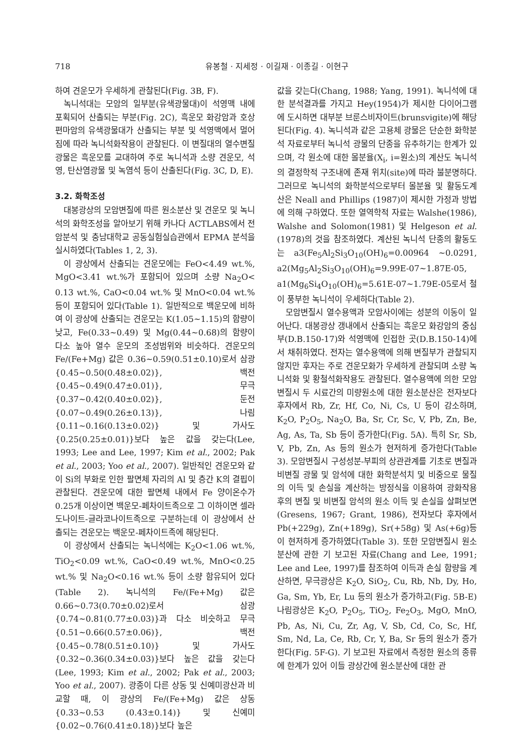718 유봉철 · 지세정 · 이길재 · 이종길 · 이현구
하여 견운모가 우세하게 관찰된다(Fig. 3B, F).
녹니석대는 모암의 일부분(유색광물대)이 석영맥 내에 포획되어 산출되는 부분(Fig. 2C), 흑운모 화강암과 호상편마암의 유색광물대가 산출되는 부분 및 석영맥에서 멀어짐에 따라 녹니석화작용이 관찰된다. 이 변질대의 열수변질광물은 흑운모를 교대하여 주로 녹니석과 소량 견운모, 석영, 탄산염광물 및 녹염석 등이 산출된다(Fig. 3C, D, E).
3.2. 화학조성
대봉광상의 모암변질에 따른 원소분산 및 견운모 및 녹니석의 화학조성을 알아보기 위해 카나다 ACTLABS에서 전암분석 및 충남대학교 공동실험실습관에서 EPMA 분석을 실시하였다(Tables 1, 2, 3).
이 광상에서 산출되는 견운모에는 FeO<4.49 wt.%, MgO<3.41 wt.%가 포함되어 있으며 소량 Na<sub>2</sub>O< 0.13 wt.%, CaO<0.04 wt.% 및 MnO<0.04 wt.% 등이 포함되어 있다(Table 1). 일반적으로 백운모에 비하여 이 광상에 산출되는 견운모는 K(1.05~1.15)의 함량이 낮고, Fe(0.33~0.49) 및 Mg(0.44~0.68)의 함량이 다소 높아 열수 운모의 조성범위와 비슷하다. 견운모의 Fe/(Fe+Mg) 값은 0.36~0.59(0.51±0.10)로서 삼광{0.45~0.50(0.48±0.02)}, 백전{0.45~0.49(0.47±0.01)}, 무극{0.37~0.42(0.40±0.02)}, 둔전{0.07~0.49(0.26±0.13)}, 나림{0.11~0.16(0.13±0.02)} 및 가사도{0.25(0.25±0.01)}보다 높은 값을 갖는다(Lee, 1993; Lee and Lee, 1997; Kim et al., 2002; Pak et al., 2003; Yoo et al., 2007). 일반적인 견운모와 같이 Si의 부화로 인한 팔면체 자리의 Al 및 층간 K의 결핍이 관찰된다. 견운모에 대한 팔면체 내에서 Fe 양이온수가 0.25개 이상이면 백운모-페차이트족으로 그 이하이면 셀라도나이트-글라코나이트족으로 구분하는데 이 광상에서 산출되는 견운모는 백운모-페차이트족에 해당된다.
이 광상에서 산출되는 녹니석에는 K<sub>2</sub>O<1.06 wt.%, TiO<sub>2</sub><0.09 wt.%, CaO<0.49 wt.%, MnO<0.25 wt.% 및 Na<sub>2</sub>O<0.16 wt.% 등이 소량 함유되어 있다(Table 2). 녹니석의 Fe/(Fe+Mg) 값은 0.66~0.73(0.70±0.02)로서 삼광{0.74~0.81(0.77±0.03)}과 다소 비슷하고 무극{0.51~0.66(0.57±0.06)}, 백전{0.45~0.78(0.51±0.10)} 및 가사도{0.32~0.36(0.34±0.03)}보다 높은 값을 갖는다(Lee, 1993; Kim et al., 2002; Pak et al., 2003; Yoo et al., 2007). 광종이 다른 상동 및 신예미광산과 비교할 때, 이 광상의 Fe/(Fe+Mg) 값은 상동{0.33~0.53 (0.43±0.14)} 및 신예미{0.02~0.76(0.41±0.18)}보다 높은
값을 갖는다(Chang, 1988; Yang, 1991). 녹니석에 대한 분석결과를 가지고 Hey(1954)가 제시한 다이어그램에 도시하면 대부분 브룬스비자이트(brunsvigite)에 해당된다(Fig. 4). 녹니석과 같은 고용체 광물은 단순한 화학분석 자료로부터 녹니석 광물의 단종을 유추하기는 한계가 있으며, 각 원소에 대한 몰분율(X<sub>i</sub>, i=원소)의 계산도 녹니석의 결정학적 구조내에 존재 위치(site)에 따라 불분명하다. 그러므로 녹니석의 화학분석으로부터 몰분율 및 활동도계산은 Neall and Phillips (1987)이 제시한 가정과 방법에 의해 구하였다. 또한 열역학적 자료는 Walshe(1986), Walshe and Solomon(1981) 및 Helgeson et al.(1978)의 것을 참조하였다. 계산된 녹니석 단종의 활동도는 a3(Fe<sub>5</sub>Al<sub>2</sub>Si<sub>3</sub>O<sub>10</sub>(OH)<sub>6</sub>=0.00964 ~0.0291, a2(Mg<sub>5</sub>Al<sub>2</sub>Si<sub>3</sub>O<sub>10</sub>(OH)<sub>6</sub>=9.99E-07~1.87E-05, a1(Mg<sub>6</sub>Si<sub>4</sub>O<sub>10</sub>(OH)<sub>6</sub>=5.61E-07~1.79E-05로서 철이 풍부한 녹니석이 우세하다(Table 2).
모암변질시 열수용액과 모암사이에는 성분의 이동이 일어난다. 대봉광상 갱내에서 산출되는 흑운모 화강암의 중심부(D.B.150-17)와 석영맥에 인접한 곳(D.B.150-14)에서 채취하였다. 전자는 열수용액에 의해 변질부가 관찰되지 않지만 후자는 주로 견운모화가 우세하게 관찰되며 소량 녹니석화 및 황철석화작용도 관찰된다. 열수용액에 의한 모암변질시 두 시료간의 미량원소에 대한 원소분산은 전자보다 후자에서 Rb, Zr, Hf, Co, Ni, Cs, U 등이 감소하며, K<sub>2</sub>O, P<sub>2</sub>O<sub>5</sub>, Na<sub>2</sub>O, Ba, Sr, Cr, Sc, V, Pb, Zn, Be, Ag, As, Ta, Sb 등이 증가한다(Fig. 5A). 특히 Sr, Sb, V, Pb, Zn, As 등의 원소가 현저하게 증가한다(Table 3). 모암변질시 구성성분-부피의 상관관계를 기초로 변질과 비변질 광물 및 암석에 대한 화학분석치 및 비중으로 물질의 이득 및 손실을 계산하는 방정식을 이용하여 광화작용 후의 변질 및 비변질 암석의 원소 이득 및 손실을 살펴보면(Gresens, 1967; Grant, 1986), 전자보다 후자에서 Pb(+229g), Zn(+189g), Sr(+58g) 및 As(+6g)등이 현저하게 증가하였다(Table 3). 또한 모암변질시 원소분산에 관한 기 보고된 자료(Chang and Lee, 1991; Lee and Lee, 1997)를 참조하여 이득과 손실 함량을 계산하면, 무극광상은 K<sub>2</sub>O, SiO<sub>2</sub>, Cu, Rb, Nb, Dy, Ho, Ga, Sm, Yb, Er, Lu 등의 원소가 증가하고(Fig. 5B-E) 나림광상은 K<sub>2</sub>O, P<sub>2</sub>O<sub>5</sub>, TiO<sub>2</sub>, Fe<sub>2</sub>O<sub>3</sub>, MgO, MnO, Pb, As, Ni, Cu, Zr, Ag, V, Sb, Cd, Co, Sc, Hf, Sm, Nd, La, Ce, Rb, Cr, Y, Ba, Sr 등의 원소가 증가한다(Fig. 5F-G). 기 보고된 자료에서 측정한 원소의 종류에 한계가 있어 이들 광상간에 원소분산에 대한 관